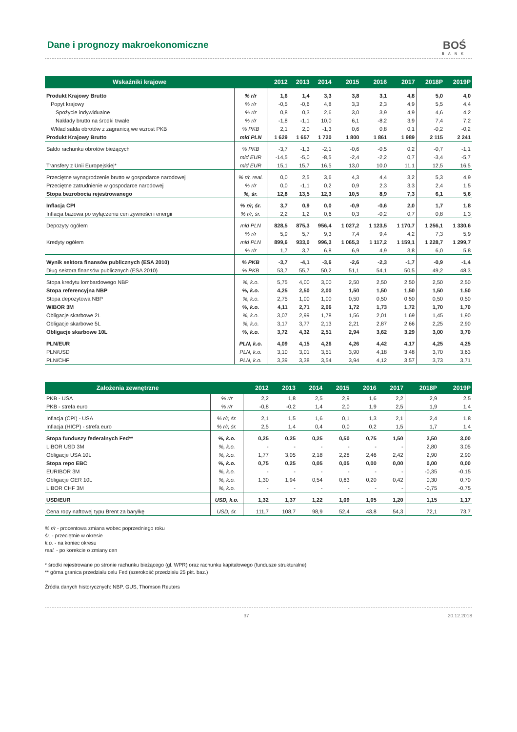Dane i prognozy makroekonomiczne
BOŚ
BANK
| Wskaźniki krajowe | | 2012 | 2013 | 2014 | 2015 | 2016 | 2017 | 2018P | 2019P |
| --- | --- | --- | --- | --- | --- | --- | --- | --- | --- |
| Produkt Krajowy Brutto | % r/r | 1,6 | 1,4 | 3,3 | 3,8 | 3,1 | 4,8 | 5,0 | 4,0 |
| Popyt krajowy | % r/r | -0,5 | -0,6 | 4,8 | 3,3 | 2,3 | 4,9 | 5,5 | 4,4 |
| Spożycie indywidualne | % r/r | 0,8 | 0,3 | 2,6 | 3,0 | 3,9 | 4,9 | 4,6 | 4,2 |
| Nakłady brutto na środki trwałe | % r/r | -1,8 | -1,1 | 10,0 | 6,1 | -8,2 | 3,9 | 7,4 | 7,2 |
| Wkład salda obrotów z zagranicą we wzrost PKB | % PKB | 2,1 | 2,0 | -1,3 | 0,6 | 0,8 | 0,1 | -0,2 | -0,2 |
| Produkt Krajowy Brutto | mld PLN | 1 629 | 1 657 | 1 720 | 1 800 | 1 861 | 1 989 | 2 115 | 2 241 |
| Saldo rachunku obrotów bieżących | % PKB | -3,7 | -1,3 | -2,1 | -0,6 | -0,5 | 0,2 | -0,7 | -1,1 |
| | mld EUR | -14,5 | -5,0 | -8,5 | -2,4 | -2,2 | 0,7 | -3,4 | -5,7 |
| Transfery z Unii Europejskiej* | mld EUR | 15,1 | 15,7 | 16,5 | 13,0 | 10,0 | 11,1 | 12,5 | 16,5 |
| Przeciętne wynagrodzenie brutto w gospodarce narodowej | % r/r, real. | 0,0 | 2,5 | 3,6 | 4,3 | 4,4 | 3,2 | 5,3 | 4,9 |
| Przeciętne zatrudnienie w gospodarce narodowej | % r/r | 0,0 | -1,1 | 0,2 | 0,9 | 2,3 | 3,3 | 2,4 | 1,5 |
| Stopa bezrobocia rejestrowanego | %, śr. | 12,8 | 13,5 | 12,3 | 10,5 | 8,9 | 7,3 | 6,1 | 5,6 |
| Inflacja CPI | % r/r, śr. | 3,7 | 0,9 | 0,0 | -0,9 | -0,6 | 2,0 | 1,7 | 1,8 |
| Inflacja bazowa po wyłączeniu cen żywności i energii | % r/r, śr. | 2,2 | 1,2 | 0,6 | 0,3 | -0,2 | 0,7 | 0,8 | 1,3 |
| Depozyty ogółem | mld PLN | 828,5 | 875,3 | 956,4 | 1 027,2 | 1 123,5 | 1 170,7 | 1 256,1 | 1 330,6 |
| | % r/r | 5,9 | 5,7 | 9,3 | 7,4 | 9,4 | 4,2 | 7,3 | 5,9 |
| Kredyty ogółem | mld PLN | 899,6 | 933,0 | 996,3 | 1 065,3 | 1 117,2 | 1 159,1 | 1 228,7 | 1 299,7 |
| | % r/r | 1,7 | 3,7 | 6,8 | 6,9 | 4,9 | 3,8 | 6,0 | 5,8 |
| Wynik sektora finansów publicznych (ESA 2010) | % PKB | -3,7 | -4,1 | -3,6 | -2,6 | -2,3 | -1,7 | -0,9 | -1,4 |
| Dług sektora finansów publicznych (ESA 2010) | % PKB | 53,7 | 55,7 | 50,2 | 51,1 | 54,1 | 50,5 | 49,2 | 48,3 |
| Stopa kredytu lombardowego NBP | %, k.o. | 5,75 | 4,00 | 3,00 | 2,50 | 2,50 | 2,50 | 2,50 | 2,50 |
| Stopa referencyjna NBP | %, k.o. | 4,25 | 2,50 | 2,00 | 1,50 | 1,50 | 1,50 | 1,50 | 1,50 |
| Stopa depozytowa NBP | %, k.o. | 2,75 | 1,00 | 1,00 | 0,50 | 0,50 | 0,50 | 0,50 | 0,50 |
| WIBOR 3M | %, k.o. | 4,11 | 2,71 | 2,06 | 1,72 | 1,73 | 1,72 | 1,70 | 1,70 |
| Obligacje skarbowe 2L | %, k.o. | 3,07 | 2,99 | 1,78 | 1,56 | 2,01 | 1,69 | 1,45 | 1,90 |
| Obligacje skarbowe 5L | %, k.o. | 3,17 | 3,77 | 2,13 | 2,21 | 2,87 | 2,66 | 2,25 | 2,90 |
| Obligacje skarbowe 10L | %, k.o. | 3,72 | 4,32 | 2,51 | 2,94 | 3,62 | 3,29 | 3,00 | 3,70 |
| PLN/EUR | PLN, k.o. | 4,09 | 4,15 | 4,26 | 4,26 | 4,42 | 4,17 | 4,25 | 4,25 |
| PLN/USD | PLN, k.o. | 3,10 | 3,01 | 3,51 | 3,90 | 4,18 | 3,48 | 3,70 | 3,63 |
| PLN/CHF | PLN, k.o. | 3,39 | 3,38 | 3,54 | 3,94 | 4,12 | 3,57 | 3,73 | 3,71 |
| Założenia zewnętrzne | | 2012 | 2013 | 2014 | 2015 | 2016 | 2017 | 2018P | 2019P |
| --- | --- | --- | --- | --- | --- | --- | --- | --- | --- |
| PKB - USA | % r/r | 2,2 | 1,8 | 2,5 | 2,9 | 1,6 | 2,2 | 2,9 | 2,5 |
| PKB - strefa euro | % r/r | -0,8 | -0,2 | 1,4 | 2,0 | 1,9 | 2,5 | 1,9 | 1,4 |
| Inflacja (CPI) - USA | % r/r, śr. | 2,1 | 1,5 | 1,6 | 0,1 | 1,3 | 2,1 | 2,4 | 1,8 |
| Inflacja (HICP) - strefa euro | % r/r, śr. | 2,5 | 1,4 | 0,4 | 0,0 | 0,2 | 1,5 | 1,7 | 1,4 |
| Stopa funduszy federalnych Fed** | %, k.o. | 0,25 | 0,25 | 0,25 | 0,50 | 0,75 | 1,50 | 2,50 | 3,00 |
| LIBOR USD 3M | %, k.o. | - | - | - | - | - | - | 2,80 | 3,05 |
| Obligacje USA 10L | %, k.o. | 1,77 | 3,05 | 2,18 | 2,28 | 2,46 | 2,42 | 2,90 | 2,90 |
| Stopa repo EBC | %, k.o. | 0,75 | 0,25 | 0,05 | 0,05 | 0,00 | 0,00 | 0,00 | 0,00 |
| EURIBOR 3M | %, k.o. | - | - | - | - | - | - | -0,35 | -0,15 |
| Obligacje GER 10L | %, k.o. | 1,30 | 1,94 | 0,54 | 0,63 | 0,20 | 0,42 | 0,30 | 0,70 |
| LIBOR CHF 3M | %, k.o. | - | - | - | - | - | - | -0,75 | -0,75 |
| USD/EUR | USD, k.o. | 1,32 | 1,37 | 1,22 | 1,09 | 1,05 | 1,20 | 1,15 | 1,17 |
| Cena ropy naftowej typu Brent za baryłkę | USD, śr. | 111,7 | 108,7 | 98,9 | 52,4 | 43,8 | 54,3 | 72,1 | 73,7 |
% r/r - procentowa zmiana wobec poprzedniego roku
śr. - przeciętnie w okresie
k.o. - na koniec okresu
real. - po korekcie o zmiany cen
* środki rejestrowane po stronie rachunku bieżącego (gł. WPR) oraz rachunku kapitałowego (fundusze strukturalne)
** górna granica przedziału celu Fed (szerokość przedziału 25 pkt. baz.)
Źródła danych historycznych: NBP, GUS, Thomson Reuters
37 20.12.2018